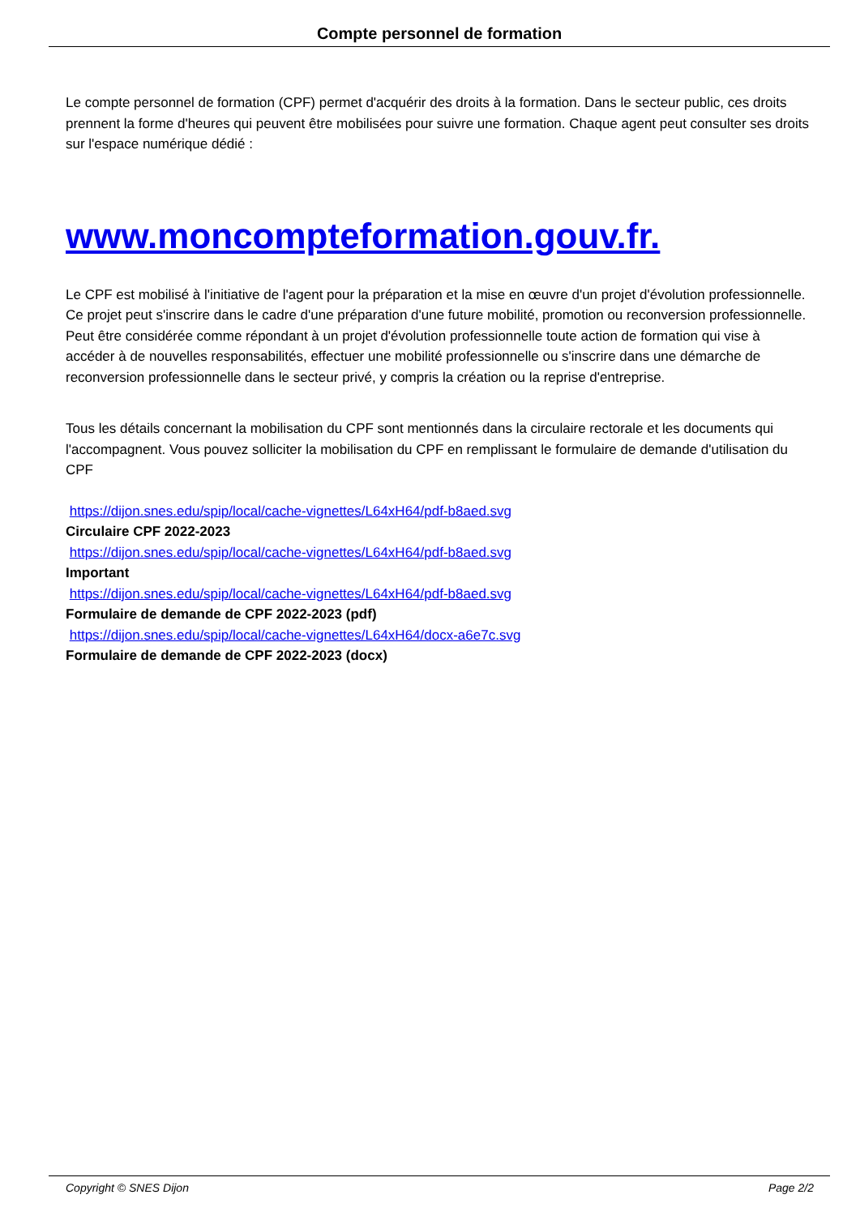Compte personnel de formation
Le compte personnel de formation (CPF) permet d'acquérir des droits à la formation. Dans le secteur public, ces droits prennent la forme d'heures qui peuvent être mobilisées pour suivre une formation. Chaque agent peut consulter ses droits sur l'espace numérique dédié :
www.moncompteformation.gouv.fr.
Le CPF est mobilisé à l'initiative de l'agent pour la préparation et la mise en œuvre d'un projet d'évolution professionnelle. Ce projet peut s'inscrire dans le cadre d'une préparation d'une future mobilité, promotion ou reconversion professionnelle. Peut être considérée comme répondant à un projet d'évolution professionnelle toute action de formation qui vise à accéder à de nouvelles responsabilités, effectuer une mobilité professionnelle ou s'inscrire dans une démarche de reconversion professionnelle dans le secteur privé, y compris la création ou la reprise d'entreprise.
Tous les détails concernant la mobilisation du CPF sont mentionnés dans la circulaire rectorale et les documents qui l'accompagnent. Vous pouvez solliciter la mobilisation du CPF en remplissant le formulaire de demande d'utilisation du CPF
https://dijon.snes.edu/spip/local/cache-vignettes/L64xH64/pdf-b8aed.svg
Circulaire CPF 2022-2023
https://dijon.snes.edu/spip/local/cache-vignettes/L64xH64/pdf-b8aed.svg
Important
https://dijon.snes.edu/spip/local/cache-vignettes/L64xH64/pdf-b8aed.svg
Formulaire de demande de CPF 2022-2023 (pdf)
https://dijon.snes.edu/spip/local/cache-vignettes/L64xH64/docx-a6e7c.svg
Formulaire de demande de CPF 2022-2023 (docx)
Copyright © SNES Dijon Page 2/2